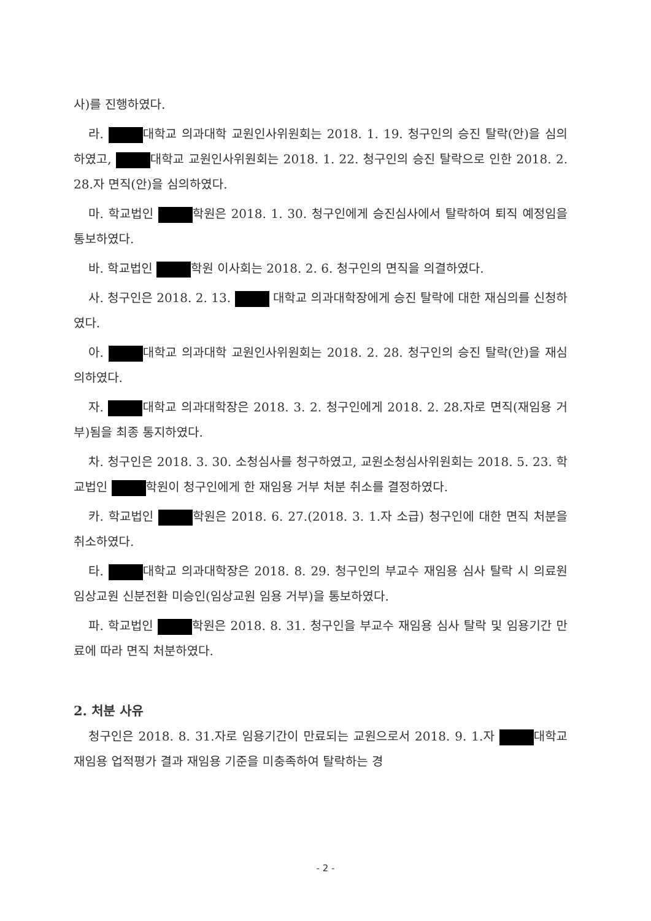사)를 진행하였다.
라. 대학교 의과대학 교원인사위원회는 2018. 1. 19. 청구인의 승진 탈락(안)을 심의하였고, 대학교 교원인사위원회는 2018. 1. 22. 청구인의 승진 탈락으로 인한 2018. 2. 28.자 면직(안)을 심의하였다.
마. 학교법인 학원은 2018. 1. 30. 청구인에게 승진심사에서 탈락하여 퇴직 예정임을 통보하였다.
바. 학교법인 학원 이사회는 2018. 2. 6. 청구인의 면직을 의결하였다.
사. 청구인은 2018. 2. 13. 대학교 의과대학장에게 승진 탈락에 대한 재심의를 신청하였다.
아. 대학교 의과대학 교원인사위원회는 2018. 2. 28. 청구인의 승진 탈락(안)을 재심의하였다.
자. 대학교 의과대학장은 2018. 3. 2. 청구인에게 2018. 2. 28.자로 면직(재임용 거부)됨을 최종 통지하였다.
차. 청구인은 2018. 3. 30. 소청심사를 청구하였고, 교원소청심사위원회는 2018. 5. 23. 학교법인 학원이 청구인에게 한 재임용 거부 처분 취소를 결정하였다.
카. 학교법인 학원은 2018. 6. 27.(2018. 3. 1.자 소급) 청구인에 대한 면직 처분을 취소하였다.
타. 대학교 의과대학장은 2018. 8. 29. 청구인의 부교수 재임용 심사 탈락 시 의료원 임상교원 신분전환 미승인(임상교원 임용 거부)을 통보하였다.
파. 학교법인 학원은 2018. 8. 31. 청구인을 부교수 재임용 심사 탈락 및 임용기간 만료에 따라 면직 처분하였다.
2. 처분 사유
청구인은 2018. 8. 31.자로 임용기간이 만료되는 교원으로서 2018. 9. 1.자 대학교 재임용 업적평가 결과 재임용 기준을 미충족하여 탈락하는 경
- 2 -